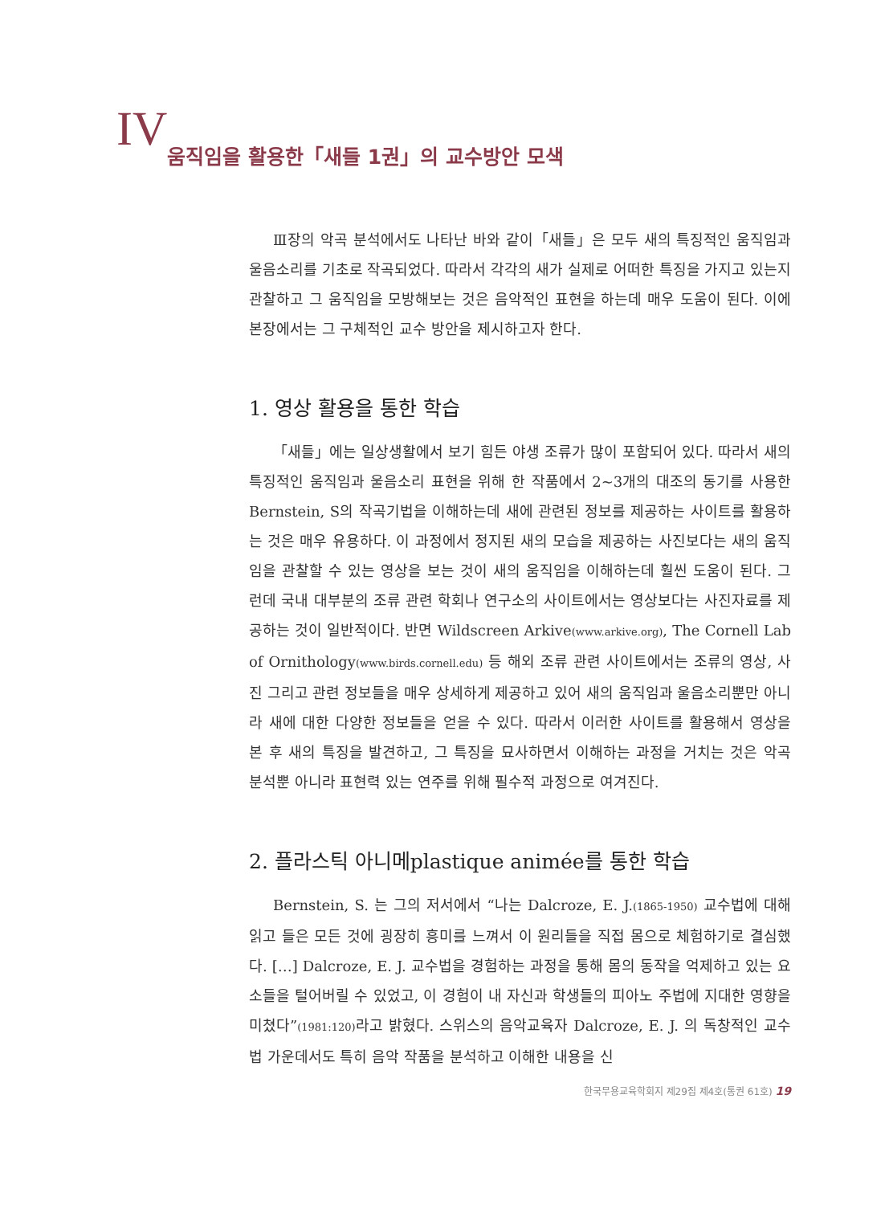IV 움직임을 활용한「새들 1권」의 교수방안 모색
Ⅲ장의 악곡 분석에서도 나타난 바와 같이「새들」은 모두 새의 특징적인 움직임과 울음소리를 기초로 작곡되었다. 따라서 각각의 새가 실제로 어떠한 특징을 가지고 있는지 관찰하고 그 움직임을 모방해보는 것은 음악적인 표현을 하는데 매우 도움이 된다. 이에 본장에서는 그 구체적인 교수 방안을 제시하고자 한다.
1. 영상 활용을 통한 학습
「새들」에는 일상생활에서 보기 힘든 야생 조류가 많이 포함되어 있다. 따라서 새의 특징적인 움직임과 울음소리 표현을 위해 한 작품에서 2~3개의 대조의 동기를 사용한 Bernstein, S의 작곡기법을 이해하는데 새에 관련된 정보를 제공하는 사이트를 활용하는 것은 매우 유용하다. 이 과정에서 정지된 새의 모습을 제공하는 사진보다는 새의 움직임을 관찰할 수 있는 영상을 보는 것이 새의 움직임을 이해하는데 훨씬 도움이 된다. 그런데 국내 대부분의 조류 관련 학회나 연구소의 사이트에서는 영상보다는 사진자료를 제공하는 것이 일반적이다. 반면 Wildscreen Arkive(www.arkive.org), The Cornell Lab of Ornithology(www.birds.cornell.edu) 등 해외 조류 관련 사이트에서는 조류의 영상, 사진 그리고 관련 정보들을 매우 상세하게 제공하고 있어 새의 움직임과 울음소리뿐만 아니라 새에 대한 다양한 정보들을 얻을 수 있다. 따라서 이러한 사이트를 활용해서 영상을 본 후 새의 특징을 발견하고, 그 특징을 묘사하면서 이해하는 과정을 거치는 것은 악곡 분석뿐 아니라 표현력 있는 연주를 위해 필수적 과정으로 여겨진다.
2. 플라스틱 아니메plastique animée를 통한 학습
Bernstein, S. 는 그의 저서에서 “나는 Dalcroze, E. J.(1865-1950) 교수법에 대해 읽고 들은 모든 것에 굉장히 흥미를 느껴서 이 원리들을 직접 몸으로 체험하기로 결심했다. […] Dalcroze, E. J. 교수법을 경험하는 과정을 통해 몸의 동작을 억제하고 있는 요소들을 털어버릴 수 있었고, 이 경험이 내 자신과 학생들의 피아노 주법에 지대한 영향을 미쳤다”(1981:120) 라고 밝혔다. 스위스의 음악교육자 Dalcroze, E. J. 의 독창적인 교수법 가운데서도 특히 음악 작품을 분석하고 이해한 내용을 신
한국무용교육학회지 제29집 제4호(통권 61호) 19